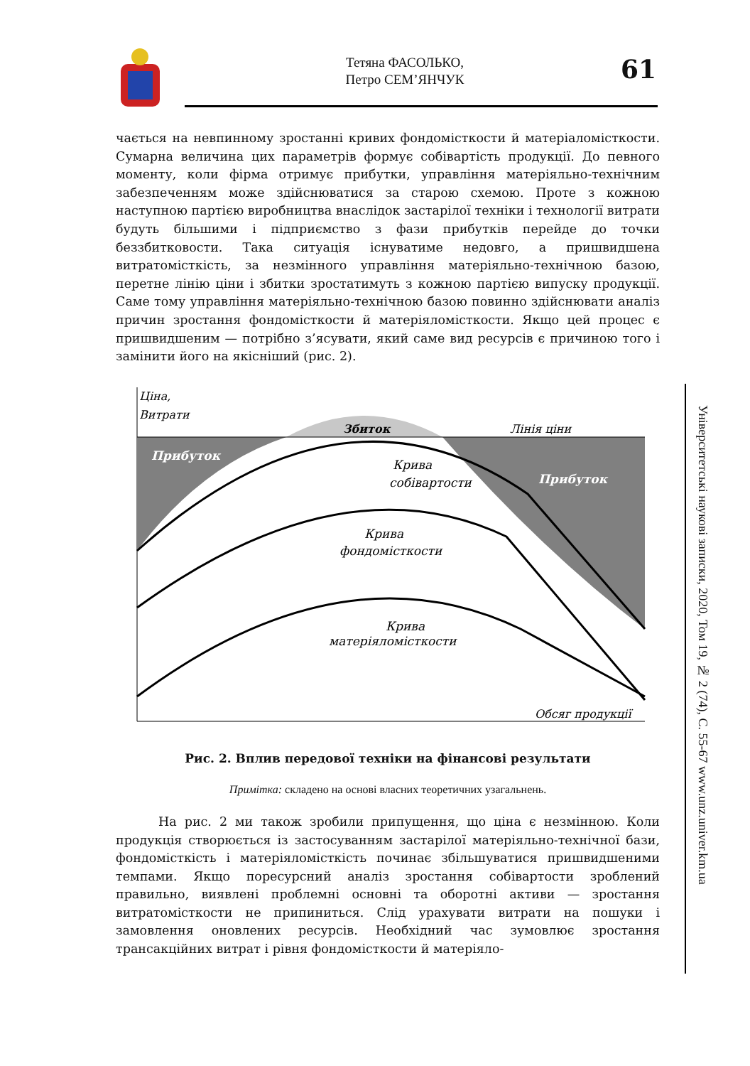Тетяна ФАСОЛЬКО,
Петро СЕМ’ЯНЧУК
61
чається на невпинному зростанні кривих фондомісткости й матеріаломісткости. Сумарна величина цих параметрів формує собівартість продукції. До певного моменту, коли фірма отримує прибутки, управління матеріяльно-технічним забезпеченням може здійснюватися за старою схемою. Проте з кожною наступною партією виробництва внаслідок застарілої техніки і технології витрати будуть більшими і підприємство з фази прибутків перейде до точки беззбитковости. Така ситуація існуватиме недовго, а пришвидшена витратомісткість, за незмінного управління матеріяльно-технічною базою, перетне лінію ціни і збитки зростатимуть з кожною партією випуску продукції. Саме тому управління матеріяльно-технічною базою повинно здійснювати аналіз причин зростання фондомісткости й матеріяломісткости. Якщо цей процес є пришвидшеним — потрібно з’ясувати, який саме вид ресурсів є причиною того і замінити його на якісніший (рис. 2).
Ціна,
Витрати
Збиток
Лінія ціни
Прибуток
Прибуток
Крива
собівартости
Крива
фондомісткости
Крива
матеріяломісткости
Обсяг продукції
Рис. 2. Вплив передової техніки на фінансові результати
Примітка: складено на основі власних теоретичних узагальнень.
На рис. 2 ми також зробили припущення, що ціна є незмінною. Коли продукція створюється із застосуванням застарілої матеріяльно-технічної бази, фондомісткість і матеріяломісткість починає збільшуватися пришвидшеними темпами. Якщо поресурсний аналіз зростання собівартости зроблений правильно, виявлені проблемні основні та оборотні активи — зростання витратомісткости не припиниться. Слід урахувати витрати на пошуки і замовлення оновлених ресурсів. Необхідний час зумовлює зростання трансакційних витрат і рівня фондомісткости й матеріяло-
Університетські наукові записки, 2020, Том 19, № 2 (74), С. 55-67 www.unz.univer.km.ua